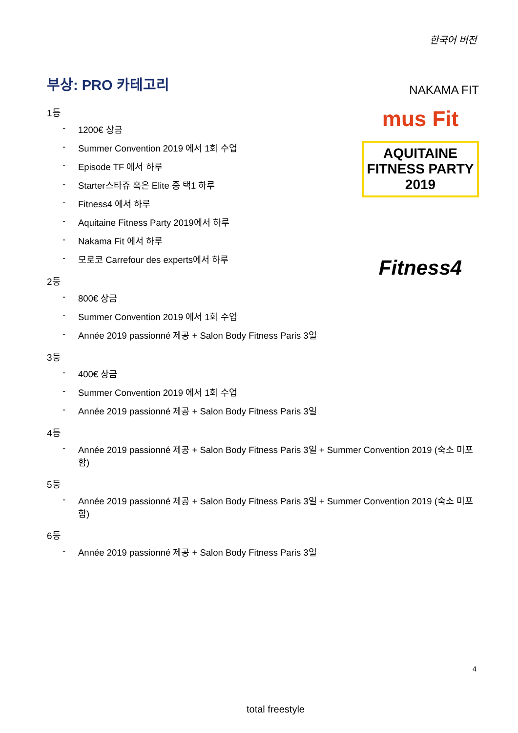한국어 버전
부상: PRO 카테고리
1등
- 1200€ 상금
- Summer Convention 2019 에서 1회 수업
- Episode TF 에서 하루
- Starter스타쥬 혹은 Elite 중 택1 하루
- Fitness4 에서 하루
- Aquitaine Fitness Party 2019에서 하루
- Nakama Fit 에서 하루
- 모로코 Carrefour des experts에서 하루
2등
- 800€ 상금
- Summer Convention 2019 에서 1회 수업
- Année 2019 passionné 제공 + Salon Body Fitness Paris 3일
3등
- 400€ 상금
- Summer Convention 2019 에서 1회 수업
- Année 2019 passionné 제공 + Salon Body Fitness Paris 3일
4등
- Année 2019 passionné 제공 + Salon Body Fitness Paris 3일 + Summer Convention 2019 (숙소 미포함)
5등
- Année 2019 passionné 제공 + Salon Body Fitness Paris 3일 + Summer Convention 2019 (숙소 미포함)
6등
- Année 2019 passionné 제공 + Salon Body Fitness Paris 3일
NAKAMA FIT
mus Fit
AQUITAINE FITNESS PARTY 2019
Fitness4
4
total freestyle